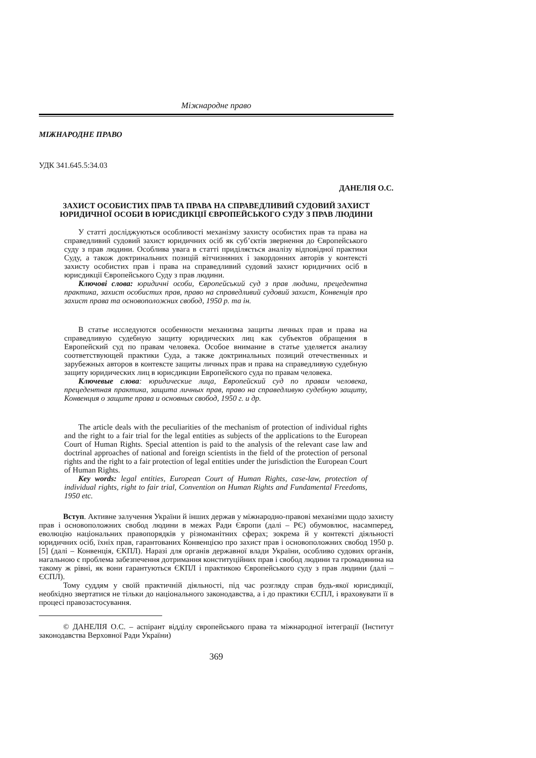Міжнародне право
МІЖНАРОДНЕ ПРАВО
УДК 341.645.5:34.03
ДАНЕЛІЯ О.С.
ЗАХИСТ ОСОБИСТИХ ПРАВ ТА ПРАВА НА СПРАВЕДЛИВИЙ СУДОВИЙ ЗАХИСТ
ЮРИДИЧНОЇ ОСОБИ В ЮРИСДИКЦІЇ ЄВРОПЕЙСЬКОГО СУДУ З ПРАВ ЛЮДИНИ
У статті досліджуються особливості механізму захисту особистих прав та права на справедливий судовий захист юридичних осіб як суб’єктів звернення до Європейського суду з прав людини. Особлива увага в статті приділяється аналізу відповідної практики Суду, а також доктринальних позицій вітчизняних і закордонних авторів у контексті захисту особистих прав і права на справедливий судовий захист юридичних осіб в юрисдикції Європейського Суду з прав людини.
Ключові слова: юридичні особи, Європейський суд з прав людини, прецедентна практика, захист особистих прав, право на справедливий судовий захист, Конвенція про захист права та основоположних свобод, 1950 р. та ін.
В статье исследуются особенности механизма защиты личных прав и права на справедливую судебную защиту юридических лиц как субъектов обращения в Европейский суд по правам человека. Особое внимание в статье уделяется анализу соответствующей практики Суда, а также доктринальных позиций отечественных и зарубежных авторов в контексте защиты личных прав и права на справедливую судебную защиту юридических лиц в юрисдикции Европейского суда по правам человека.
Ключевые слова: юридические лица, Европейский суд по правам человека, прецедентная практика, защита личных прав, право на справедливую судебную защиту, Конвенция о защите права и основных свобод, 1950 г. и др.
The article deals with the peculiarities of the mechanism of protection of individual rights and the right to a fair trial for the legal entities as subjects of the applications to the European Court of Human Rights. Special attention is paid to the analysis of the relevant case law and doctrinal approaches of national and foreign scientists in the field of the protection of personal rights and the right to a fair protection of legal entities under the jurisdiction the European Court of Human Rights.
Key words: legal entities, European Court of Human Rights, case-law, protection of individual rights, right to fair trial, Convention on Human Rights and Fundamental Freedoms, 1950 etc.
Вступ. Активне залучення України й інших держав у міжнародно-правові механізми щодо захисту прав і основоположних свобод людини в межах Ради Європи (далі – РЄ) обумовлює, насамперед, еволюцію національних правопорядків у різноманітних сферах; зокрема й у контексті діяльності юридичних осіб, їхніх прав, гарантованих Конвенцією про захист прав і основоположних свобод 1950 р. [5] (далі – Конвенція, ЄКПЛ). Наразі для органів державної влади України, особливо судових органів, нагальною є проблема забезпечення дотримання конституційних прав і свобод людини та громадянина на такому ж рівні, як вони гарантуються ЄКПЛ і практикою Європейського суду з прав людини (далі – ЄСПЛ).
Тому суддям у своїй практичній діяльності, під час розгляду справ будь-якої юрисдикції, необхідно звертатися не тільки до національного законодавства, а і до практики ЄСПЛ, і враховувати її в процесі правозастосування.
© ДАНЕЛІЯ О.С. – аспірант відділу європейського права та міжнародної інтеграції (Інститут законодавства Верховної Ради України)
369